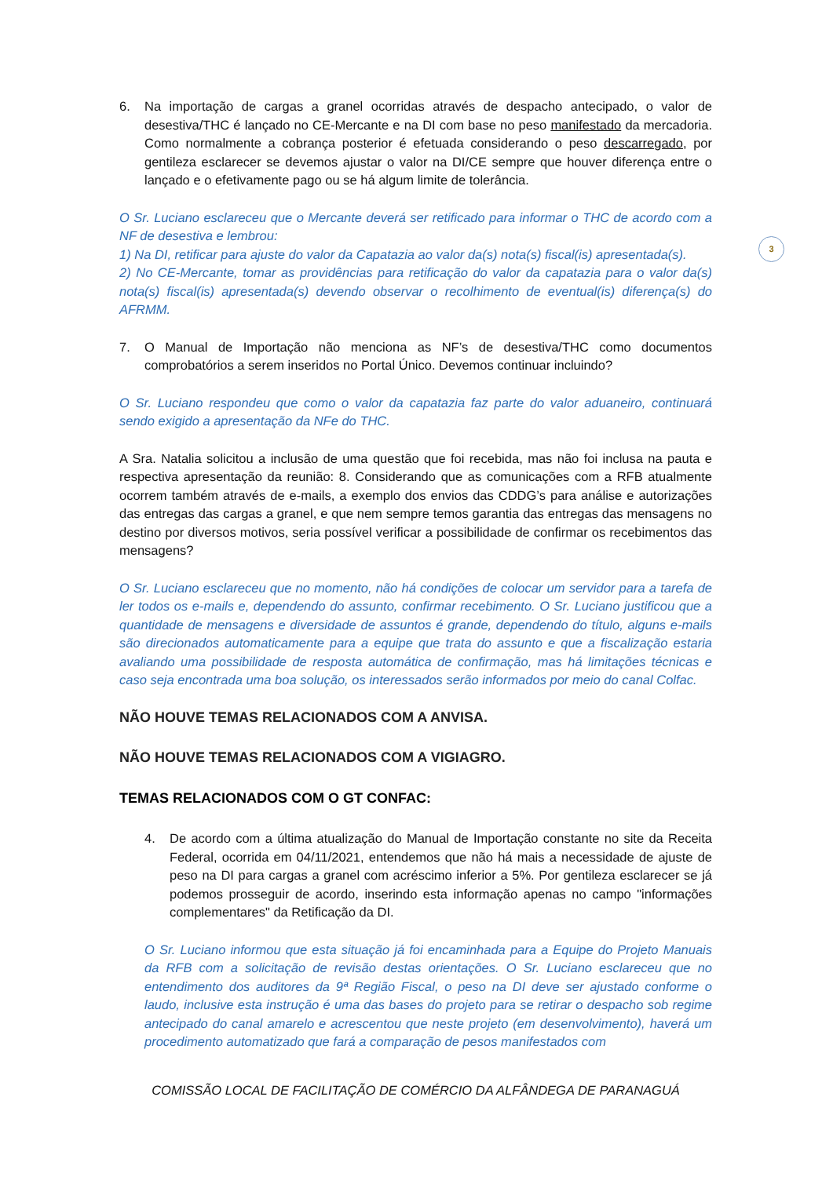3
6. Na importação de cargas a granel ocorridas através de despacho antecipado, o valor de desestiva/THC é lançado no CE-Mercante e na DI com base no peso manifestado da mercadoria. Como normalmente a cobrança posterior é efetuada considerando o peso descarregado, por gentileza esclarecer se devemos ajustar o valor na DI/CE sempre que houver diferença entre o lançado e o efetivamente pago ou se há algum limite de tolerância.
O Sr. Luciano esclareceu que o Mercante deverá ser retificado para informar o THC de acordo com a NF de desestiva e lembrou:
1) Na DI, retificar para ajuste do valor da Capatazia ao valor da(s) nota(s) fiscal(is) apresentada(s).
2) No CE-Mercante, tomar as providências para retificação do valor da capatazia para o valor da(s) nota(s) fiscal(is) apresentada(s) devendo observar o recolhimento de eventual(is) diferença(s) do AFRMM.
7. O Manual de Importação não menciona as NF’s de desestiva/THC como documentos comprobatórios a serem inseridos no Portal Único. Devemos continuar incluindo?
O Sr. Luciano respondeu que como o valor da capatazia faz parte do valor aduaneiro, continuará sendo exigido a apresentação da NFe do THC.
A Sra. Natalia solicitou a inclusão de uma questão que foi recebida, mas não foi inclusa na pauta e respectiva apresentação da reunião: 8. Considerando que as comunicações com a RFB atualmente ocorrem também através de e-mails, a exemplo dos envios das CDDG’s para análise e autorizações das entregas das cargas a granel, e que nem sempre temos garantia das entregas das mensagens no destino por diversos motivos, seria possível verificar a possibilidade de confirmar os recebimentos das mensagens?
O Sr. Luciano esclareceu que no momento, não há condições de colocar um servidor para a tarefa de ler todos os e-mails e, dependendo do assunto, confirmar recebimento. O Sr. Luciano justificou que a quantidade de mensagens e diversidade de assuntos é grande, dependendo do título, alguns e-mails são direcionados automaticamente para a equipe que trata do assunto e que a fiscalização estaria avaliando uma possibilidade de resposta automática de confirmação, mas há limitações técnicas e caso seja encontrada uma boa solução, os interessados serão informados por meio do canal Colfac.
NÃO HOUVE TEMAS RELACIONADOS COM A ANVISA.
NÃO HOUVE TEMAS RELACIONADOS COM A VIGIAGRO.
TEMAS RELACIONADOS COM O GT CONFAC:
4. De acordo com a última atualização do Manual de Importação constante no site da Receita Federal, ocorrida em 04/11/2021, entendemos que não há mais a necessidade de ajuste de peso na DI para cargas a granel com acréscimo inferior a 5%. Por gentileza esclarecer se já podemos prosseguir de acordo, inserindo esta informação apenas no campo "informações complementares" da Retificação da DI.
O Sr. Luciano informou que esta situação já foi encaminhada para a Equipe do Projeto Manuais da RFB com a solicitação de revisão destas orientações. O Sr. Luciano esclareceu que no entendimento dos auditores da 9ª Região Fiscal, o peso na DI deve ser ajustado conforme o laudo, inclusive esta instrução é uma das bases do projeto para se retirar o despacho sob regime antecipado do canal amarelo e acrescentou que neste projeto (em desenvolvimento), haverá um procedimento automatizado que fará a comparação de pesos manifestados com
COMISSÃO LOCAL DE FACILITAÇÃO DE COMÉRCIO DA ALFÂNDEGA DE PARANAGUÁ